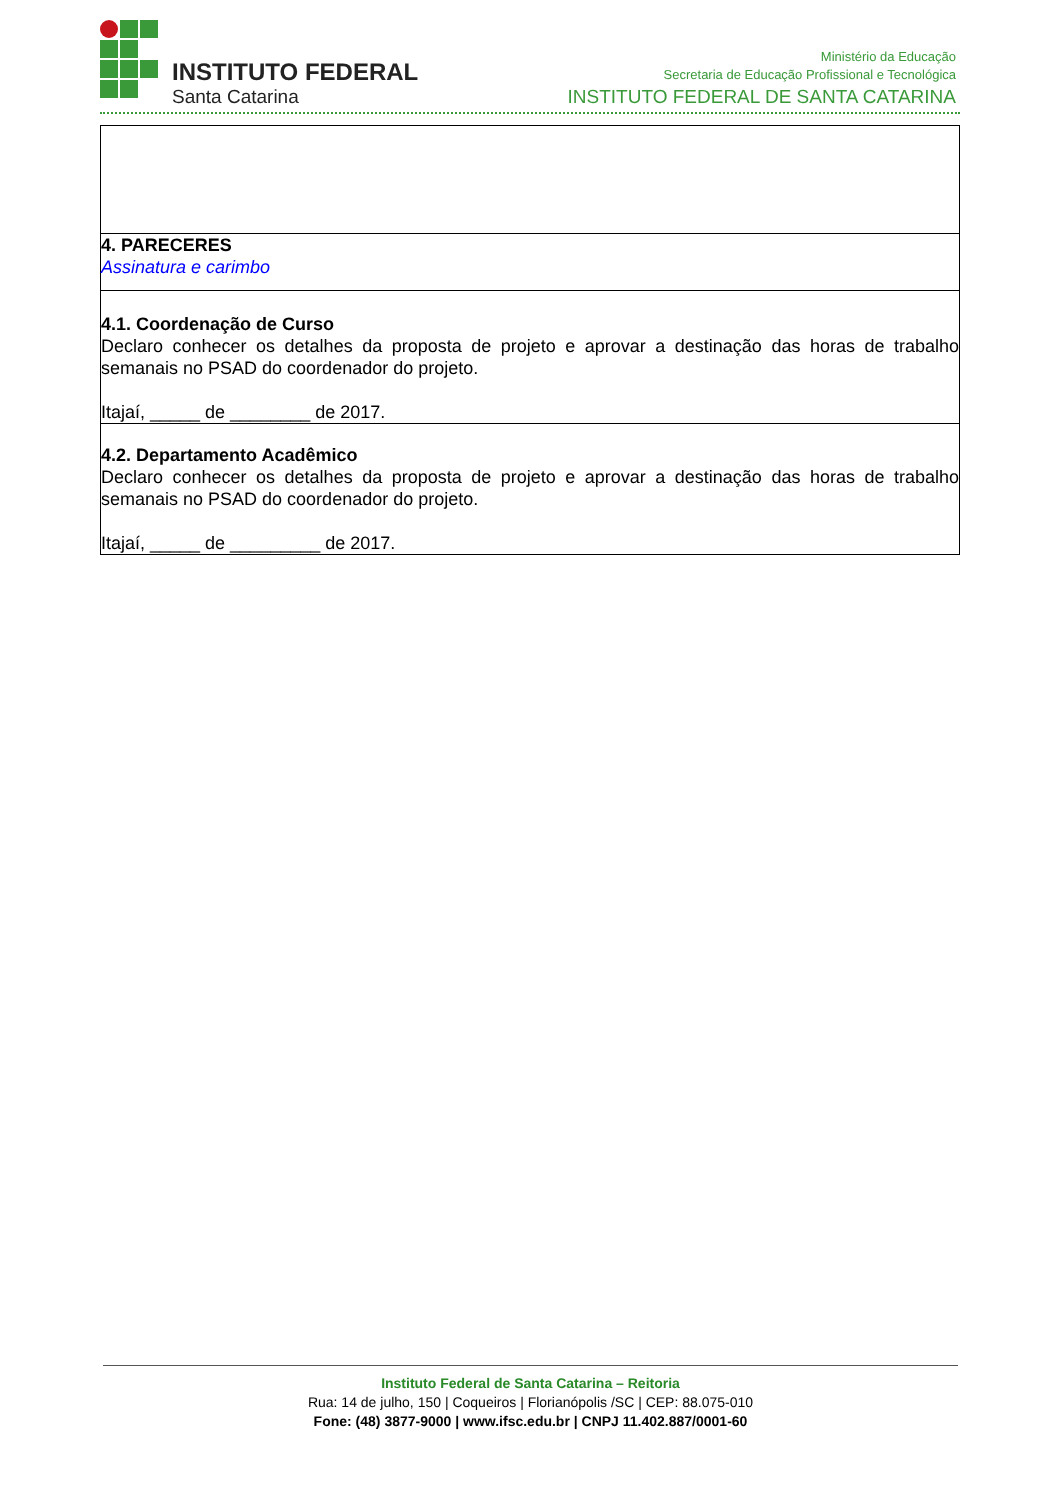INSTITUTO FEDERAL
Santa Catarina
Ministério da Educação
Secretaria de Educação Profissional e Tecnológica
INSTITUTO FEDERAL DE SANTA CATARINA
| 4. PARECERES Assinatura e carimbo |
| 4.1. Coordenação de Curso Declaro conhecer os detalhes da proposta de projeto e aprovar a destinação das horas de trabalho semanais no PSAD do coordenador do projeto. Itajaí, _____ de ________ de 2017. |
| 4.2. Departamento Acadêmico Declaro conhecer os detalhes da proposta de projeto e aprovar a destinação das horas de trabalho semanais no PSAD do coordenador do projeto. Itajaí, _____ de _________ de 2017. |
Instituto Federal de Santa Catarina – Reitoria
Rua: 14 de julho, 150 | Coqueiros | Florianópolis /SC | CEP: 88.075-010
Fone: (48) 3877-9000 | www.ifsc.edu.br | CNPJ 11.402.887/0001-60